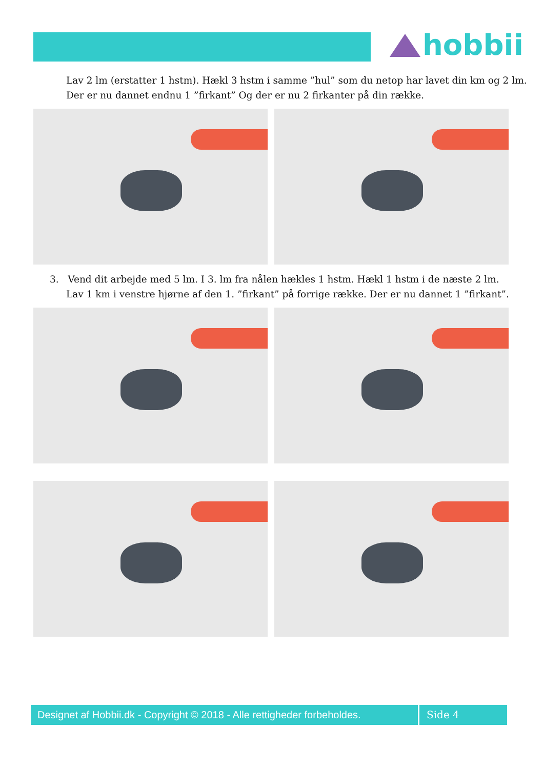hobbii
Lav 2 lm (erstatter 1 hstm). Hækl 3 hstm i samme ”hul” som du netop har lavet din km og 2 lm.
Der er nu dannet endnu 1 ”firkant” Og der er nu 2 firkanter på din række.
3. Vend dit arbejde med 5 lm. I 3. lm fra nålen hækles 1 hstm. Hækl 1 hstm i de næste 2 lm.
Lav 1 km i venstre hjørne af den 1. ”firkant” på forrige række. Der er nu dannet 1 ”firkant”.
Designet af Hobbii.dk - Copyright © 2018 - Alle rettigheder forbeholdes.
Side 4